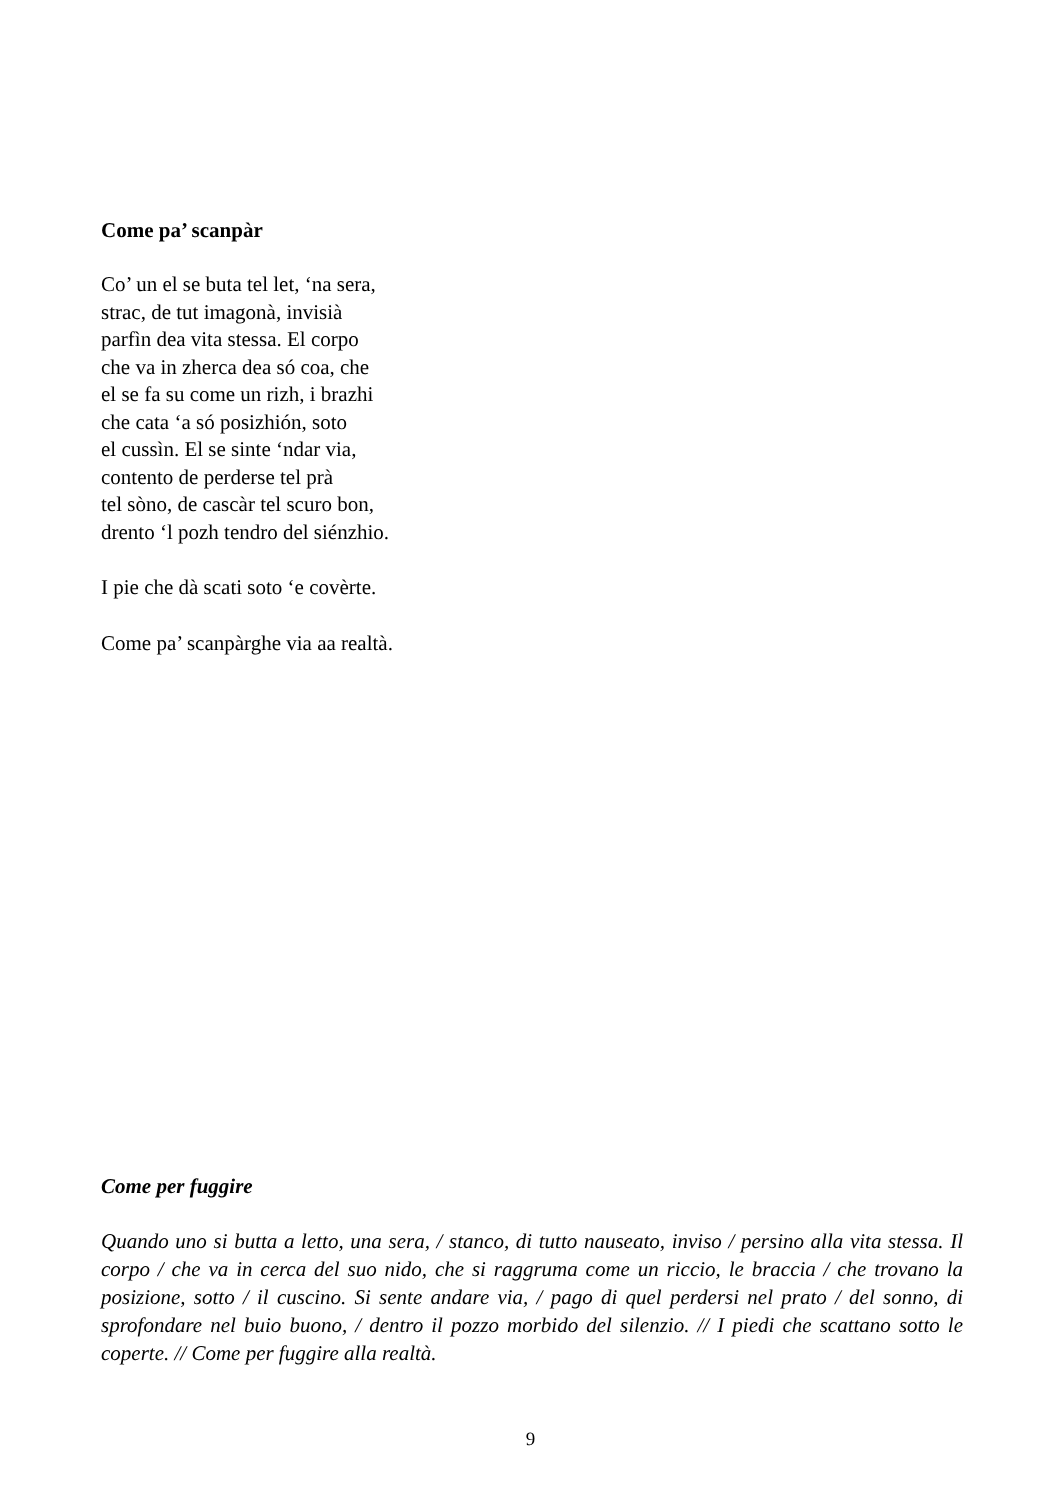Come pa’ scanpàr
Co’ un el se buta tel let, ‘na sera,
strac, de tut imagonà, invisià
parfìn dea vita stessa. El corpo
che va in zherca dea só coa, che
el se fa su come un rizh, i brazhi
che cata ‘a só posizhión, soto
el cussìn. El se sinte ‘ndar via,
contento de perderse tel prà
tel sòno, de cascàr tel scuro bon,
drento ‘l pozh tendro del siénzhio.
I pie che dà scati soto ‘e covèrte.
Come pa’ scanpàrghe via aa realtà.
Come per fuggire
Quando uno si butta a letto, una sera, / stanco, di tutto nauseato, inviso / persino alla vita stessa. Il corpo / che va in cerca del suo nido, che si raggruma come un riccio, le braccia / che trovano la posizione, sotto / il cuscino. Si sente andare via, / pago di quel perdersi nel prato / del sonno, di sprofondare nel buio buono, / dentro il pozzo morbido del silenzio. // I piedi che scattano sotto le coperte. // Come per fuggire alla realtà.
9